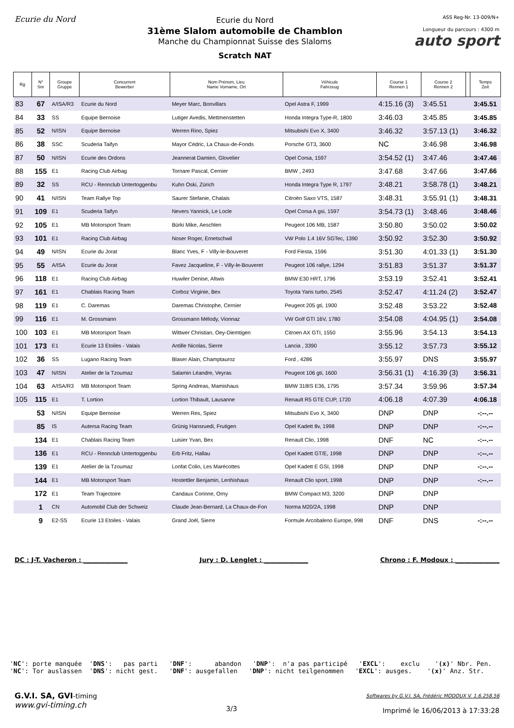Ecurie du Nord Ecurie du Nord
31ème Slalom automobile de Chamblon
Manche du Championnat Suisse des Slaloms
Scratch NAT
ASS Reg-Nr. 13-009/N+
Longueur du parcours : 4300 m
auto sport
| Rg | N° Snr | Groupe Gruppe | Concurrent Bewerber | Nom Prénom, Lieu Name Vorname, Ort | Véhicule Fahrzeug | Course 1 Rennen 1 | Course 2 Rennen 2 | | Temps Zeit |
| --- | --- | --- | --- | --- | --- | --- | --- | --- | --- |
| 83 | 67 | A/ISA/R3 | Ecurie du Nord | Meyer Marc, Bonvillars | Opel Astra F, 1999 | 4:15.16 (3) | 3:45.51 | | 3:45.51 |
| 84 | 33 | SS | Equipe Bernoise | Lutiger Avedis, Mettmenstetten | Honda Integra Type-R, 1800 | 3:46.03 | 3:45.85 | | 3:45.85 |
| 85 | 52 | N/ISN | Equipe Bernoise | Werren Rino, Spiez | Mitsubishi Evo X, 3400 | 3:46.32 | 3:57.13 (1) | | 3:46.32 |
| 86 | 38 | SSC | Scuderia Taifyn | Mayor Cédric, La Chaux-de-Fonds | Porsche GT3, 3600 | NC | 3:46.98 | | 3:46.98 |
| 87 | 50 | N/ISN | Ecurie des Ordons | Jeannerat Damien, Glovelier | Opel Corsa, 1597 | 3:54.52 (1) | 3:47.46 | | 3:47.46 |
| 88 | 155 | E1 | Racing Club Airbag | Tornare Pascal, Cernier | BMW , 2493 | 3:47.68 | 3:47.66 | | 3:47.66 |
| 89 | 32 | SS | RCU - Rennclub Untertoggenbu | Kuhn Oski, Zürich | Honda Integra Type R, 1797 | 3:48.21 | 3:58.78 (1) | | 3:48.21 |
| 90 | 41 | N/ISN | Team Rallye Top | Saurer Stefanie, Chalais | Citroën Saxo VTS, 1587 | 3:48.31 | 3:55.91 (1) | | 3:48.31 |
| 91 | 109 | E1 | Scuderia Taifyn | Nevers Yannick, Le Locle | Opel Corsa A gsi, 1597 | 3:54.73 (1) | 3:48.46 | | 3:48.46 |
| 92 | 105 | E1 | MB Motorsport Team | Bürki Mike, Aeschlen | Peugeot 106 MB, 1587 | 3:50.80 | 3:50.02 | | 3:50.02 |
| 93 | 101 | E1 | Racing Club Airbag | Noser Roger, Ernetschwil | VW Polo 1.4 16V SGTec, 1390 | 3:50.92 | 3:52.30 | | 3:50.92 |
| 94 | 49 | N/ISN | Ecurie du Jorat | Blanc Yves, F - Villy-le-Bouveret | Ford Fiesta, 1596 | 3:51.30 | 4:01.33 (1) | | 3:51.30 |
| 95 | 55 | A/ISA | Ecurie du Jorat | Favez Jacqueline, F - Villy-le-Bouveret | Peugeot 106 rallye, 1294 | 3:51.83 | 3:51.37 | | 3:51.37 |
| 96 | 118 | E1 | Racing Club Airbag | Huwiler Denise, Altwis | BMW E30 HRT, 1796 | 3:53.19 | 3:52.41 | | 3:52.41 |
| 97 | 161 | E1 | Chablais Racing Team | Corboz Virginie, Bex | Toyota Yaris turbo, 2545 | 3:52.47 | 4:11.24 (2) | | 3:52.47 |
| 98 | 119 | E1 | C. Daremas | Daremas Christophe, Cernier | Peugeot 205 gti, 1900 | 3:52.48 | 3:53.22 | | 3:52.48 |
| 99 | 116 | E1 | M. Grossmann | Grossmann Mélody, Vionnaz | VW Golf GTI 16V, 1780 | 3:54.08 | 4:04.95 (1) | | 3:54.08 |
| 100 | 103 | E1 | MB Motorsport Team | Wittwer Christian, Oey-Diemtigen | Citroen AX GTI, 1550 | 3:55.96 | 3:54.13 | | 3:54.13 |
| 101 | 173 | E1 | Ecurie 13 Etoiles - Valais | Antille Nicolas, Sierre | Lancia , 3390 | 3:55.12 | 3:57.73 | | 3:55.12 |
| 102 | 36 | SS | Lugano Racing Team | Blaser Alain, Champtauroz | Ford , 4286 | 3:55.97 | DNS | | 3:55.97 |
| 103 | 47 | N/ISN | Atelier de la Tzoumaz | Salamin Léandre, Veyras | Peugeot 106 gti, 1600 | 3:56.31 (1) | 4:16.39 (3) | | 3:56.31 |
| 104 | 63 | A/ISA/R3 | MB Motorsport Team | Spring Andreas, Mamishaus | BMW 318IS E36, 1795 | 3:57.34 | 3:59.96 | | 3:57.34 |
| 105 | 115 | E1 | T. Lortion | Lortion Thibault, Lausanne | Renault R5 GTE CUP, 1720 | 4:06.18 | 4:07.39 | | 4:06.18 |
| | 53 | N/ISN | Equipe Bernoise | Werren Res, Spiez | Mitsubishi Evo X, 3400 | DNP | DNP | | -:--.-- |
| | 85 | IS | Autersa Racing Team | Grünig Hansruedi, Frutigen | Opel Kadett 8v, 1998 | DNP | DNP | | -:--.-- |
| | 134 | E1 | Chablais Racing Team | Luisier Yvan, Bex | Renault Clio, 1998 | DNF | NC | | -:--.-- |
| | 136 | E1 | RCU - Rennclub Untertoggenbu | Erb Fritz, Hallau | Opel Kadett GT/E, 1998 | DNP | DNP | | -:--.-- |
| | 139 | E1 | Atelier de la Tzoumaz | Lonfat Colin, Les Marécottes | Opel Kadett E GSI, 1998 | DNP | DNP | | -:--.-- |
| | 144 | E1 | MB Motorsport Team | Hostettler Benjamin, Lenhishaus | Renault Clio sport, 1998 | DNP | DNP | | -:--.-- |
| | 172 | E1 | Team Trajectoire | Candaux Corinne, Orny | BMW Compact M3, 3200 | DNP | DNP | | |
| | 1 | CN | Automobil Club der Schweiz | Claude Jean-Bernard, La Chaux-de-Fon | Norma M20/2A, 1998 | DNP | DNP | | |
| | 9 | E2-SS | Ecurie 13 Etoiles - Valais | Grand Joël, Sierre | Formule Arcobaleno Europe, 998 | DNF | DNS | | -:--.-- |
DC : J-T. Vacheron : ______________ Jury : D. Lenglet : ______________ Chrono : F. Modoux : ______________
'NC': porte manquée 'DNS': pas parti 'DNF': abandon 'DNP': n'a pas participé 'EXCL': exclu '(x)' Nbr. Pen. 'NC': Tor auslassen 'DNS': nicht gest. 'DNF': ausgefallen 'DNP': nicht teilgenommen 'EXCL': ausges. '(x)' Anz. Str.
G.V.I. SA, GVI-timing
www.gvi-timing.ch
3/3
Softwares by G.V.I. SA, Frédéric MODOUX V. 1.6.258.56
Imprimé le 16/06/2013 à 17:33:28